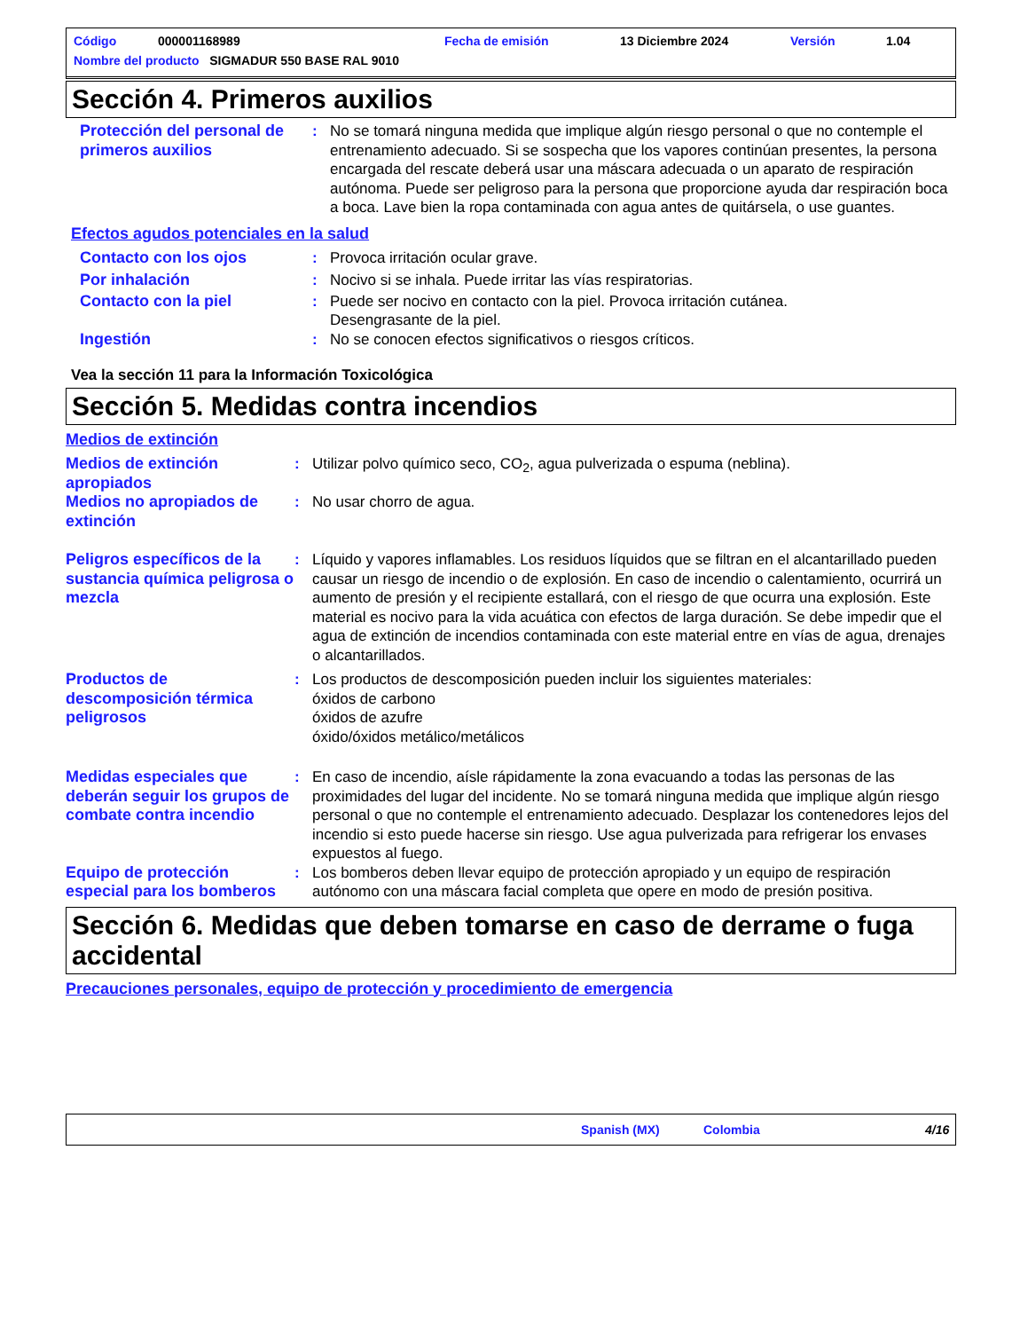Código 000001168989 Fecha de emisión 13 Diciembre 2024 Versión 1.04
Nombre del producto SIGMADUR 550 BASE RAL 9010
Sección 4. Primeros auxilios
Protección del personal de primeros auxilios
: No se tomará ninguna medida que implique algún riesgo personal o que no contemple el entrenamiento adecuado. Si se sospecha que los vapores continúan presentes, la persona encargada del rescate deberá usar una máscara adecuada o un aparato de respiración autónoma. Puede ser peligroso para la persona que proporcione ayuda dar respiración boca a boca. Lave bien la ropa contaminada con agua antes de quitársela, o use guantes.
Efectos agudos potenciales en la salud
Contacto con los ojos : Provoca irritación ocular grave.
Por inhalación : Nocivo si se inhala. Puede irritar las vías respiratorias.
Contacto con la piel : Puede ser nocivo en contacto con la piel. Provoca irritación cutánea.
Desengrasante de la piel.
Ingestión : No se conocen efectos significativos o riesgos críticos.
Vea la sección 11 para la Información Toxicológica
Sección 5. Medidas contra incendios
Medios de extinción
Medios de extinción apropiados
: Utilizar polvo químico seco, CO<sub>2</sub>, agua pulverizada o espuma (neblina).
Medios no apropiados de extinción
: No usar chorro de agua.
Peligros específicos de la sustancia química peligrosa o mezcla
: Líquido y vapores inflamables. Los residuos líquidos que se filtran en el alcantarillado pueden causar un riesgo de incendio o de explosión. En caso de incendio o calentamiento, ocurrirá un aumento de presión y el recipiente estallará, con el riesgo de que ocurra una explosión. Este material es nocivo para la vida acuática con efectos de larga duración. Se debe impedir que el agua de extinción de incendios contaminada con este material entre en vías de agua, drenajes o alcantarillados.
Productos de descomposición térmica peligrosos
: Los productos de descomposición pueden incluir los siguientes materiales:
óxidos de carbono
óxidos de azufre
óxido/óxidos metálico/metálicos
Medidas especiales que deberán seguir los grupos de combate contra incendio
: En caso de incendio, aísle rápidamente la zona evacuando a todas las personas de las proximidades del lugar del incidente. No se tomará ninguna medida que implique algún riesgo personal o que no contemple el entrenamiento adecuado. Desplazar los contenedores lejos del incendio si esto puede hacerse sin riesgo. Use agua pulverizada para refrigerar los envases expuestos al fuego.
Equipo de protección especial para los bomberos
: Los bomberos deben llevar equipo de protección apropiado y un equipo de respiración autónomo con una máscara facial completa que opere en modo de presión positiva.
Sección 6. Medidas que deben tomarse en caso de derrame o fuga accidental
Precauciones personales, equipo de protección y procedimiento de emergencia
Spanish (MX) Colombia 4/16